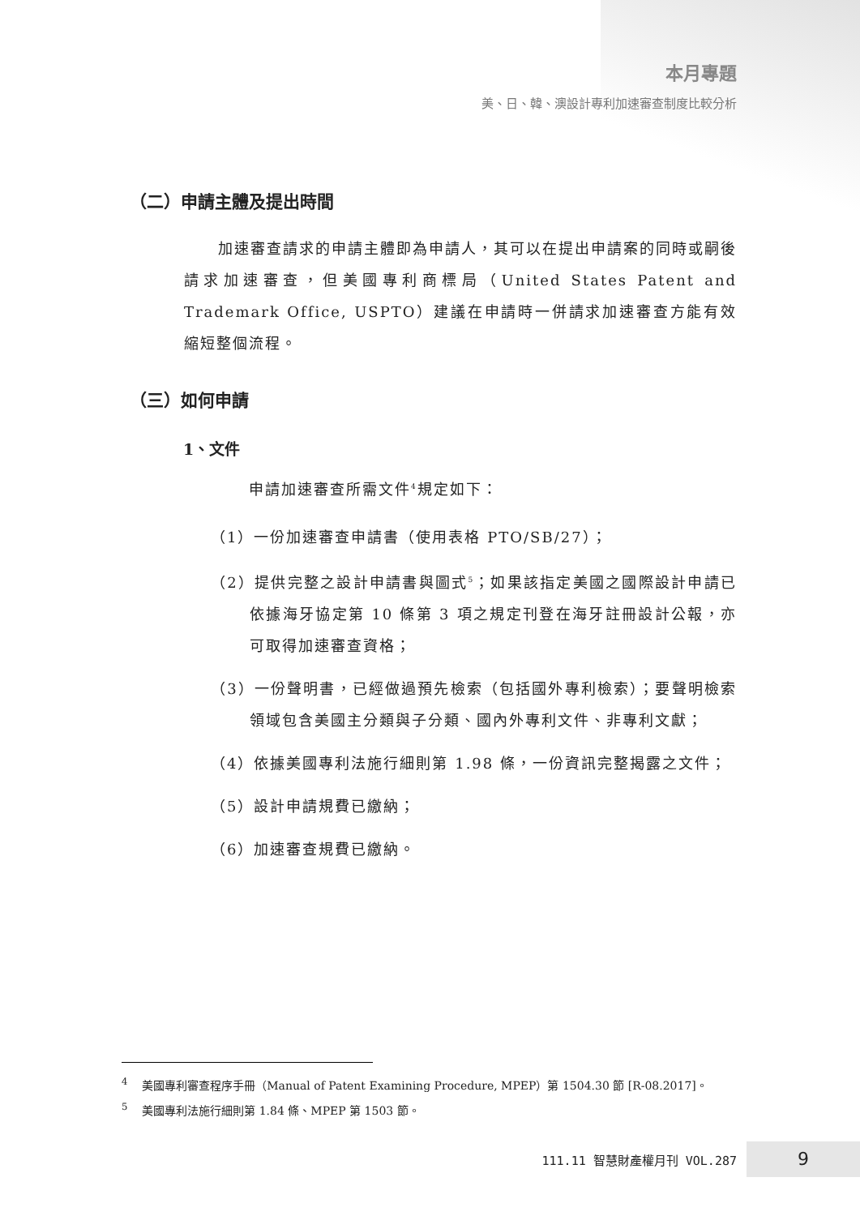本月專題
美、日、韓、澳設計專利加速審查制度比較分析
（二）申請主體及提出時間
加速審查請求的申請主體即為申請人，其可以在提出申請案的同時或嗣後請求加速審查，但美國專利商標局（United States Patent and Trademark Office, USPTO）建議在申請時一併請求加速審查方能有效縮短整個流程。
（三）如何申請
1、文件
申請加速審查所需文件<sup>4</sup>規定如下：
（1）一份加速審查申請書（使用表格 PTO/SB/27）；
（2）提供完整之設計申請書與圖式<sup>5</sup>；如果該指定美國之國際設計申請已依據海牙協定第 10 條第 3 項之規定刊登在海牙註冊設計公報，亦可取得加速審查資格；
（3）一份聲明書，已經做過預先檢索（包括國外專利檢索）；要聲明檢索領域包含美國主分類與子分類、國內外專利文件、非專利文獻；
（4）依據美國專利法施行細則第 1.98 條，一份資訊完整揭露之文件；
（5）設計申請規費已繳納；
（6）加速審查規費已繳納。
<sup>4</sup> 美國專利審查程序手冊（Manual of Patent Examining Procedure, MPEP）第 1504.30 節 [R-08.2017]。
<sup>5</sup> 美國專利法施行細則第 1.84 條、MPEP 第 1503 節。
111.11 智慧財產權月刊 VOL.287 9